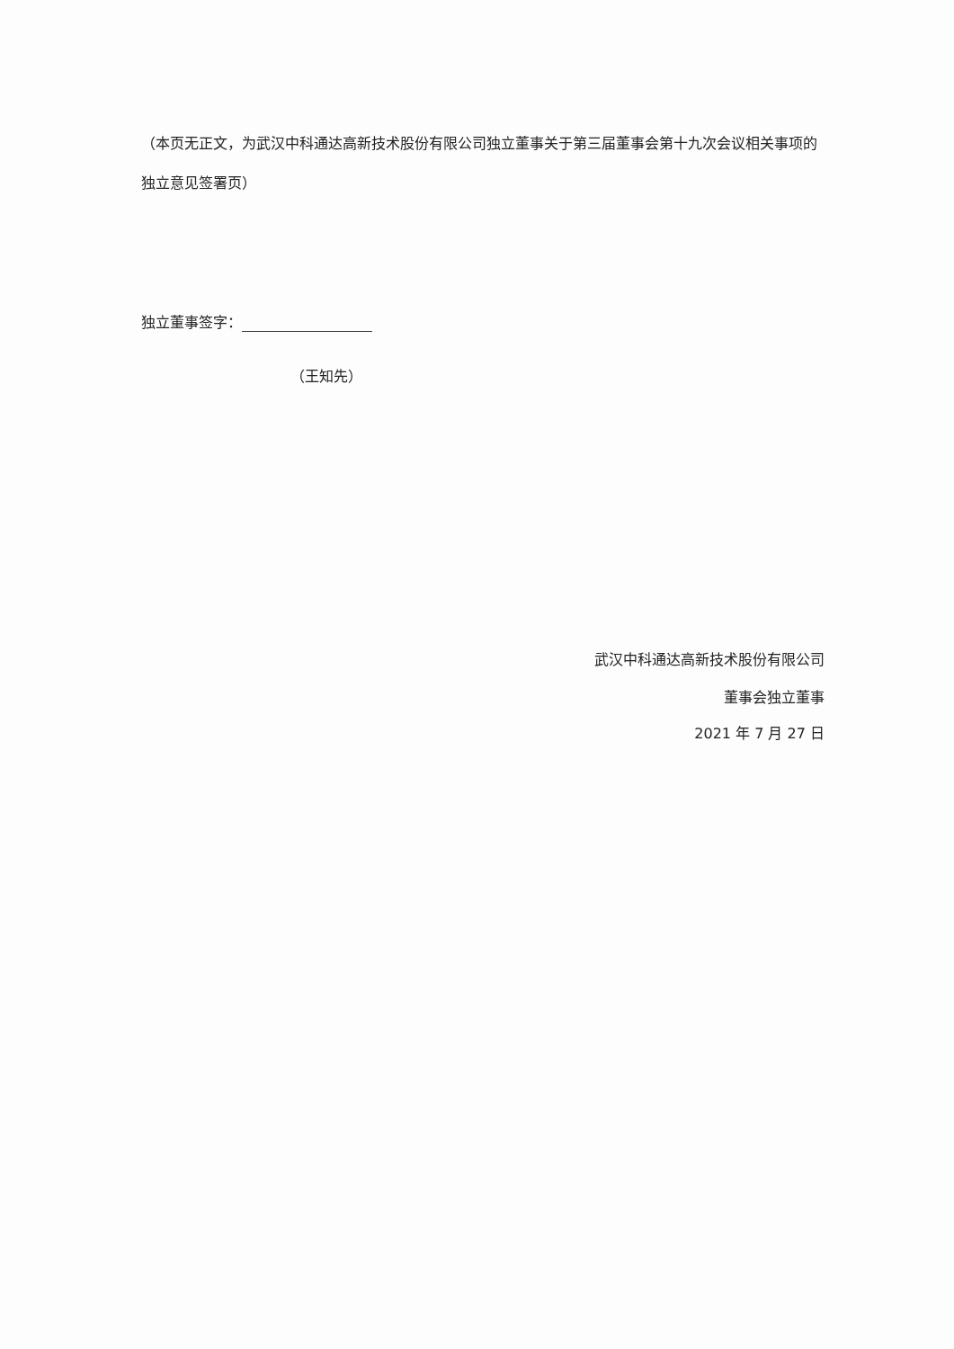（本页无正文，为武汉中科通达高新技术股份有限公司独立董事关于第三届董事会第十九次会议相关事项的独立意见签署页）
独立董事签字：
（王知先）
武汉中科通达高新技术股份有限公司
董事会独立董事
2021 年 7 月 27 日